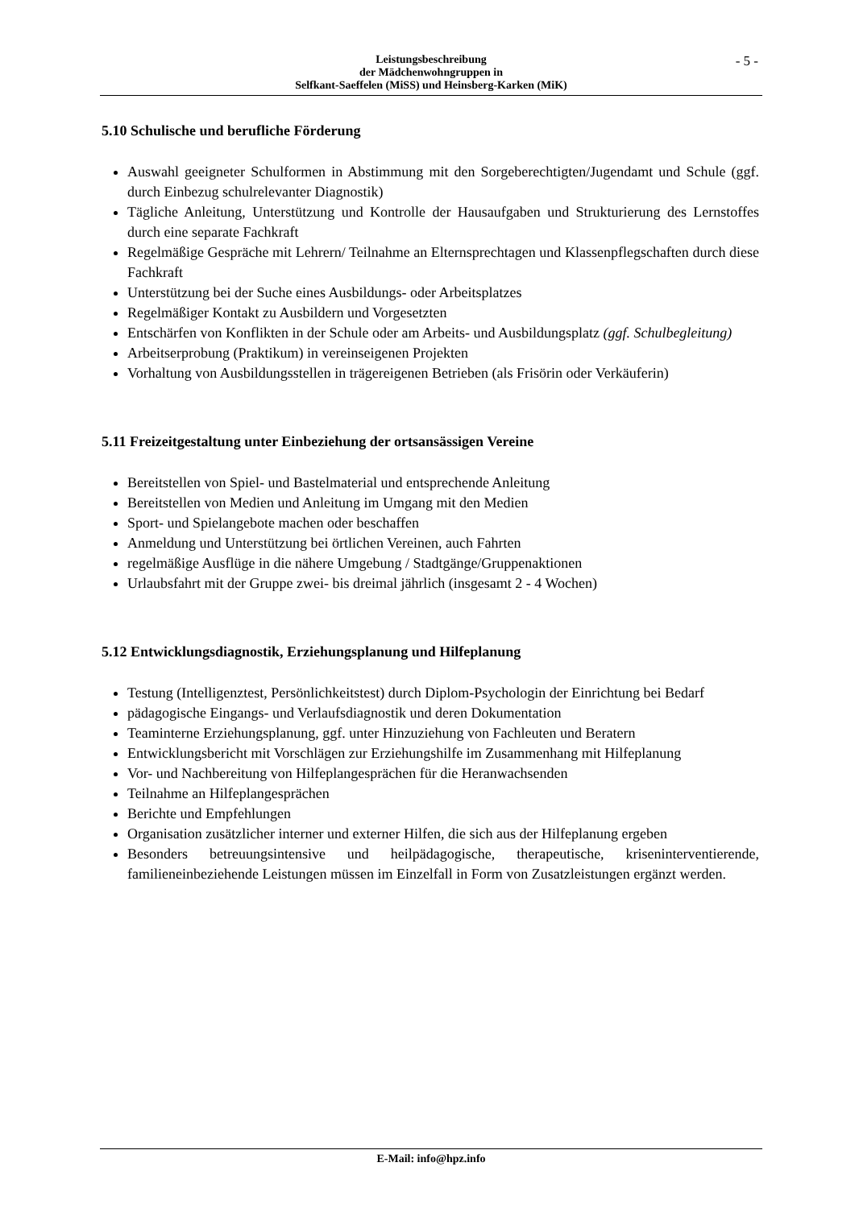- 5 -
Leistungsbeschreibung
der Mädchenwohngruppen in
Selfkant-Saeffelen (MiSS) und Heinsberg-Karken (MiK)
5.10 Schulische und berufliche Förderung
Auswahl geeigneter Schulformen in Abstimmung mit den Sorgeberechtigten/Jugendamt und Schule (ggf. durch Einbezug schulrelevanter Diagnostik)
Tägliche Anleitung, Unterstützung und Kontrolle der Hausaufgaben und Strukturierung des Lernstoffes durch eine separate Fachkraft
Regelmäßige Gespräche mit Lehrern/ Teilnahme an Elternsprechtagen und Klassenpflegschaften durch diese Fachkraft
Unterstützung bei der Suche eines Ausbildungs- oder Arbeitsplatzes
Regelmäßiger Kontakt zu Ausbildern und Vorgesetzten
Entschärfen von Konflikten in der Schule oder am Arbeits- und Ausbildungsplatz (ggf. Schulbegleitung)
Arbeitserprobung (Praktikum) in vereinseigenen Projekten
Vorhaltung von Ausbildungsstellen in trägereigenen Betrieben (als Frisörin oder Verkäuferin)
5.11 Freizeitgestaltung unter Einbeziehung der ortsansässigen Vereine
Bereitstellen von Spiel- und Bastelmaterial und entsprechende Anleitung
Bereitstellen von Medien und Anleitung im Umgang mit den Medien
Sport- und Spielangebote machen oder beschaffen
Anmeldung und Unterstützung bei örtlichen Vereinen, auch Fahrten
regelmäßige Ausflüge in die nähere Umgebung / Stadtgänge/Gruppenaktionen
Urlaubsfahrt mit der Gruppe zwei- bis dreimal jährlich (insgesamt 2 - 4 Wochen)
5.12 Entwicklungsdiagnostik, Erziehungsplanung und Hilfeplanung
Testung (Intelligenztest, Persönlichkeitstest) durch Diplom-Psychologin der Einrichtung bei Bedarf
pädagogische Eingangs- und Verlaufsdiagnostik und deren Dokumentation
Teaminterne Erziehungsplanung, ggf. unter Hinzuziehung von Fachleuten und Beratern
Entwicklungsbericht mit Vorschlägen zur Erziehungshilfe im Zusammenhang mit Hilfeplanung
Vor- und Nachbereitung von Hilfeplangesprächen für die Heranwachsenden
Teilnahme an Hilfeplangesprächen
Berichte und Empfehlungen
Organisation zusätzlicher interner und externer Hilfen, die sich aus der Hilfeplanung ergeben
Besonders betreuungsintensive und heilpädagogische, therapeutische, kriseninterventierende, familieneinbeziehende Leistungen müssen im Einzelfall in Form von Zusatzleistungen ergänzt werden.
E-Mail: info@hpz.info